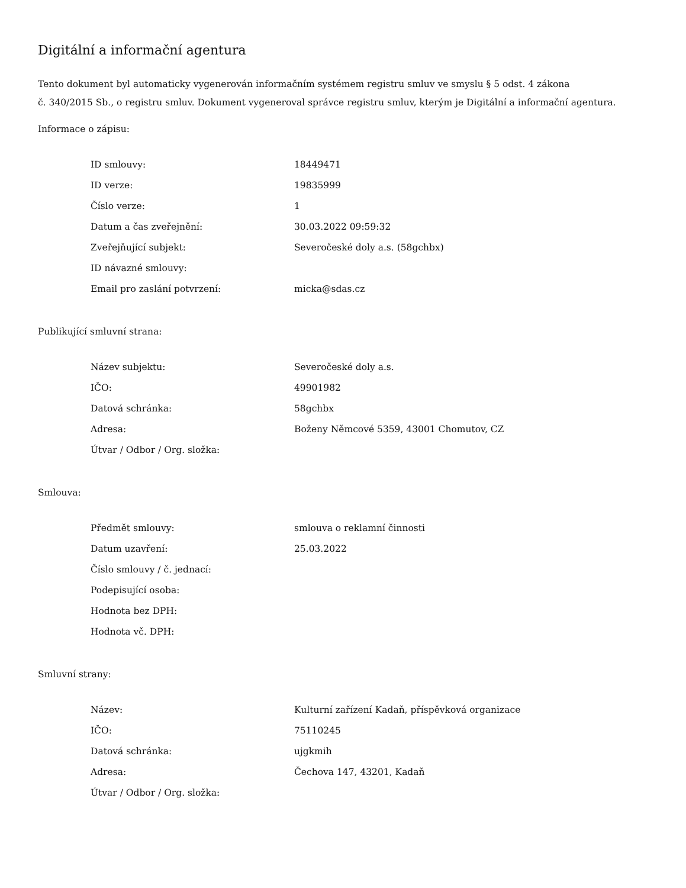Digitální a informační agentura
Tento dokument byl automaticky vygenerován informačním systémem registru smluv ve smyslu § 5 odst. 4 zákona
č. 340/2015 Sb., o registru smluv. Dokument vygeneroval správce registru smluv, kterým je Digitální a informační agentura.
Informace o zápisu:
| ID smlouvy: | 18449471 |
| ID verze: | 19835999 |
| Číslo verze: | 1 |
| Datum a čas zveřejnění: | 30.03.2022 09:59:32 |
| Zveřejňující subjekt: | Severočeské doly a.s. (58gchbx) |
| ID návazné smlouvy: | |
| Email pro zaslání potvrzení: | micka@sdas.cz |
Publikující smluvní strana:
| Název subjektu: | Severočeské doly a.s. |
| IČO: | 49901982 |
| Datová schránka: | 58gchbx |
| Adresa: | Boženy Němcové 5359, 43001 Chomutov, CZ |
| Útvar / Odbor / Org. složka: | |
Smlouva:
| Předmět smlouvy: | smlouva o reklamní činnosti |
| Datum uzavření: | 25.03.2022 |
| Číslo smlouvy / č. jednací: | |
| Podepisující osoba: | |
| Hodnota bez DPH: | |
| Hodnota vč. DPH: | |
Smluvní strany:
| Název: | Kulturní zařízení Kadaň, příspěvková organizace |
| IČO: | 75110245 |
| Datová schránka: | ujgkmih |
| Adresa: | Čechova 147, 43201, Kadaň |
| Útvar / Odbor / Org. složka: | |